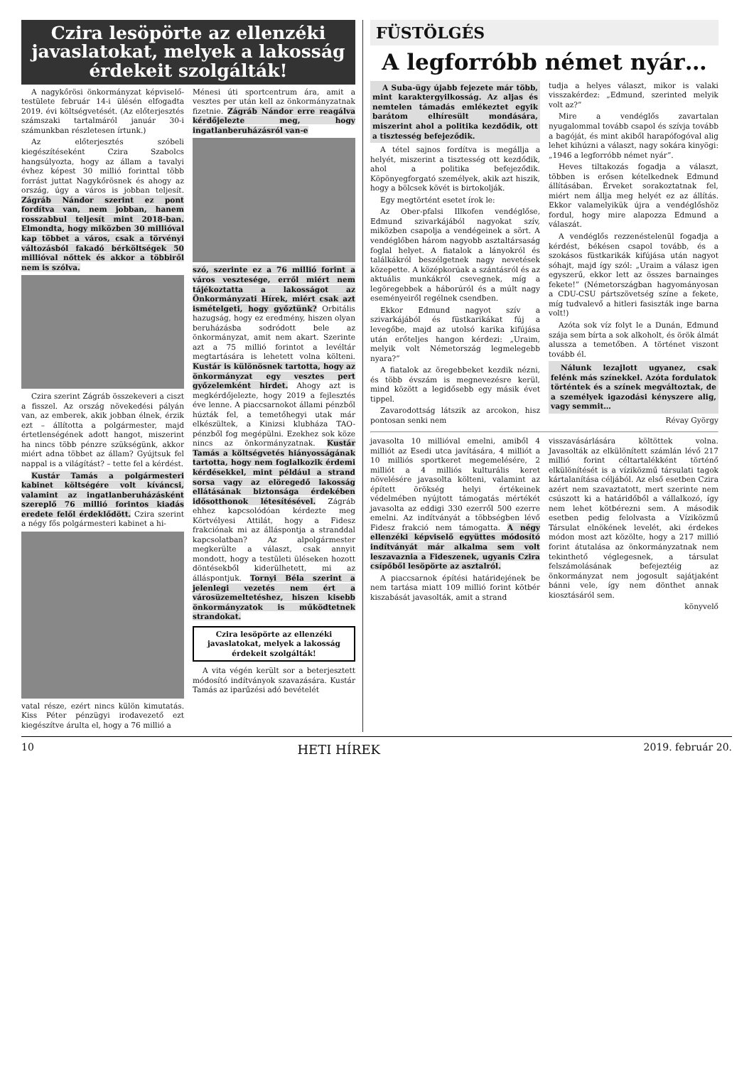Czira lesöpörte az ellenzéki javaslatokat, melyek a lakosság érdekeit szolgálták!
A nagykőrösi önkormányzat képviselő-testülete február 14-i ülésén elfogadta 2019. évi költségvetését. (Az előterjesztés számszaki tartalmáról január 30-i számunkban részletesen írtunk.)
Az előterjesztés szóbeli kiegészítéseként Czira Szabolcs hangsúlyozta, hogy az állam a tavalyi évhez képest 30 millió forinttal több forrást juttat Nagykőrösnek és ahogy az ország, úgy a város is jobban teljesít. Zágráb Nándor szerint ez pont fordítva van, nem jobban, hanem rosszabbul teljesít mint 2018-ban. Elmondta, hogy miközben 30 millióval kap többet a város, csak a törvényi változásból fakadó bérköltségek 50 millióval nőttek és akkor a többiről nem is szólva.
Czira szerint Zágráb összekeveri a ciszt a fisszel. Az ország növekedési pályán van, az emberek, akik jobban élnek, érzik ezt – állította a polgármester, majd értetlenségének adott hangot, miszerint ha nincs több pénzre szükségünk, akkor miért adna többet az állam? Gyújtsuk fel nappal is a világítást? – tette fel a kérdést.
Kustár Tamás a polgármesteri kabinet költségére volt kíváncsi, valamint az ingatlanberuházásként szereplő 76 millió forintos kiadás eredete felől érdeklődött. Czira szerint a négy fős polgármesteri kabinet a hi-
vatal része, ezért nincs külön kimutatás. Kiss Péter pénzügyi irodavezető ezt kiegészítve árulta el, hogy a 76 millió a
Ménesi úti sportcentrum ára, amit a vesztes per után kell az önkormányzatnak fizetnie. Zágráb Nándor erre reagálva kérdőjelezte meg, hogy ingatlanberuházásról van-e
szó, szerinte ez a 76 millió forint a város vesztesége, erről miért nem tájékoztatta a lakosságot az Önkormányzati Hírek, miért csak azt ismételgeti, hogy győztünk? Orbitális hazugság, hogy ez eredmény, hiszen olyan beruházásba sodródott bele az önkormányzat, amit nem akart. Szerinte azt a 75 millió forintot a levéltár megtartására is lehetett volna költeni. Kustár is különösnek tartotta, hogy az önkormányzat egy vesztes pert győzelemként hirdet. Ahogy azt is megkérdőjelezte, hogy 2019 a fejlesztés éve lenne. A piaccsarnokot állami pénzből húzták fel, a temetőhegyi utak már elkészültek, a Kinizsi klubháza TAO-pénzből fog megépülni. Ezekhez sok köze nincs az önkormányzatnak. Kustár Tamás a költségvetés hiányosságának tartotta, hogy nem foglalkozik érdemi kérdésekkel, mint például a strand sorsa vagy az elöregedő lakosság ellátásának biztonsága érdekében idősotthonok létesítésével. Zágráb ehhez kapcsolódóan kérdezte meg Körtvélyesi Attilát, hogy a Fidesz frakciónak mi az álláspontja a stranddal kapcsolatban? Az alpolgármester megkerülte a választ, csak annyit mondott, hogy a testületi üléseken hozott döntésekből kiderülhetett, mi az álláspontjuk. Tornyi Béla szerint a jelenlegi vezetés nem ért a városüzemeltetéshez, hiszen kisebb önkormányzatok is működtetnek strandokat.
Czira lesöpörte az ellenzéki javaslatokat, melyek a lakosság érdekeit szolgálták!
A vita végén került sor a beterjesztett módosító indítványok szavazására. Kustár Tamás az iparűzési adó bevételét
FÜSTÖLGÉS
A legforróbb német nyár…
A Suba-ügy újabb fejezete már több, mint karaktergyilkosság. Az aljas és nemtelen támadás emlékeztet egyik barátom elhíresült mondására, miszerint ahol a politika kezdődik, ott a tisztesség befejeződik.
A tétel sajnos fordítva is megállja a helyét, miszerint a tisztesség ott kezdődik, ahol a politika befejeződik. Köpönyegforgató személyek, akik azt hiszik, hogy a bölcsek kövét is birtokolják.
Egy megtörtént esetet írok le:
Az Ober-pfalsi Illkofen vendéglőse, Edmund szivarkájából nagyokat szív, miközben csapolja a vendégeinek a sört. A vendéglőben három nagyobb asztaltársaság foglal helyet. A fiatalok a lányokról és találkákról beszélgetnek nagy nevetések közepette. A középkorúak a szántásról és az aktuális munkákról csevegnek, míg a legöregebbek a háborúról és a múlt nagy eseményeiről regélnek csendben.
Ekkor Edmund nagyot szív a szivarkájából és füstkarikákat fúj a levegőbe, majd az utolsó karika kifújása után erőteljes hangon kérdezi: „Uraim, melyik volt Németország legmelegebb nyara?”
A fiatalok az öregebbeket kezdik nézni, és több évszám is megnevezésre kerül, mind között a legidősebb egy másik évet tippel.
Zavarodottság látszik az arcokon, hisz pontosan senki nem
tudja a helyes választ, mikor is valaki visszakérdez: „Edmund, szerinted melyik volt az?”
Mire a vendéglős zavartalan nyugalommal tovább csapol és szívja tovább a bagóját, és mint akiből harapófogóval alig lehet kihúzni a választ, nagy sokára kinyögi: „1946 a legforróbb német nyár”.
Heves tiltakozás fogadja a választ, többen is erősen kételkednek Edmund állításában. Érveket sorakoztatnak fel, miért nem állja meg helyét ez az állítás. Ekkor valamelyikük újra a vendéglőshöz fordul, hogy mire alapozza Edmund a válaszát.
A vendéglős rezzenéstelenül fogadja a kérdést, békésen csapol tovább, és a szokásos füstkarikák kifújása után nagyot sóhajt, majd így szól: „Uraim a válasz igen egyszerű, ekkor lett az összes barnainges fekete!” (Németországban hagyományosan a CDU-CSU pártszövetség színe a fekete, míg tudvalevő a hitleri fasiszták inge barna volt!)
Azóta sok víz folyt le a Dunán, Edmund szája sem bírta a sok alkoholt, és örök álmát alussza a temetőben. A történet viszont tovább él.
Nálunk lezajlott ugyanez, csak felénk más színekkel. Azóta fordulatok történtek és a színek megváltoztak, de a személyek igazodási kényszere alig, vagy semmit…
Révay György
javasolta 10 millióval emelni, amiből 4 milliót az Esedi utca javítására, 4 milliót a 10 milliós sportkeret megemelésére, 2 milliót a 4 milliós kulturális keret növelésére javasolta költeni, valamint az épített örökség helyi értékeinek védelmében nyújtott támogatás mértékét javasolta az eddigi 330 ezerről 500 ezerre emelni. Az indítványát a többségben lévő Fidesz frakció nem támogatta. A négy ellenzéki képviselő együttes módosító indítványát már alkalma sem volt leszavaznia a Fideszenek, ugyanis Czira csípőből lesöpörte az asztalról.
A piaccsarnok építési határidejének be nem tartása miatt 109 millió forint kötbér kiszabását javasolták, amit a strand
visszavásárlására költöttek volna. Javasolták az elkülönített számlán lévő 217 millió forint céltartalékként történő elkülönítését is a víziközmű társulati tagok kártalanítása céljából. Az első esetben Czira azért nem szavaztatott, mert szerinte nem csúszott ki a határidőből a vállalkozó, így nem lehet kötbérezni sem. A második esetben pedig felolvasta a Víziközmű Társulat elnökének levelét, aki érdekes módon most azt közölte, hogy a 217 millió forint átutalása az önkormányzatnak nem tekinthető véglegesnek, a társulat felszámolásának befejeztéig az önkormányzat nem jogosult sajátjaként bánni vele, így nem dönthet annak kiosztásáról sem.
könyvelő
10 HETI HÍREK 2019. február 20.